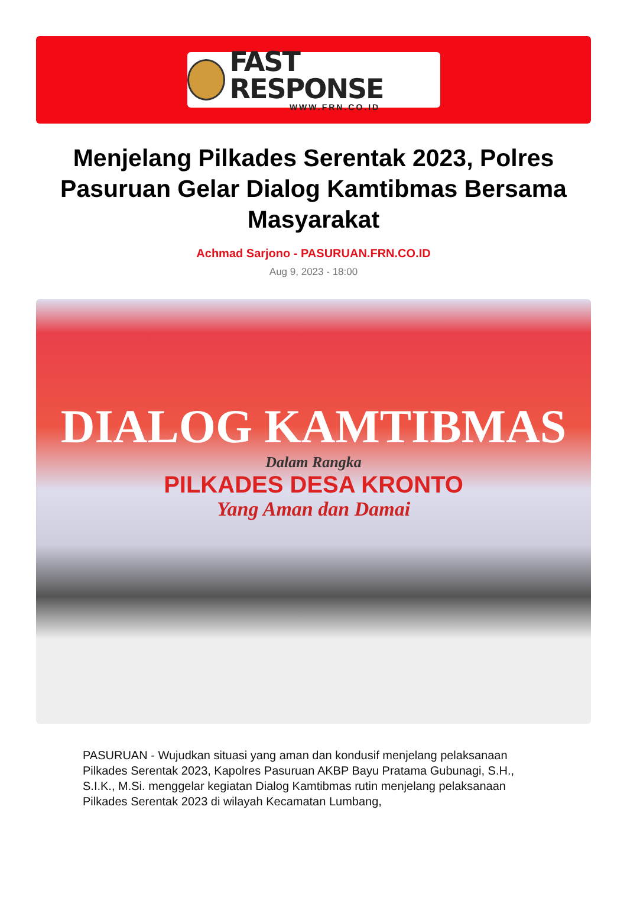FAST RESPONSE
WWW.FRN.CO.ID
Menjelang Pilkades Serentak 2023, Polres Pasuruan Gelar Dialog Kamtibmas Bersama Masyarakat
Achmad Sarjono - PASURUAN.FRN.CO.ID
Aug 9, 2023 - 18:00
DIALOG KAMTIBMAS
Dalam Rangka
PILKADES DESA KRONTO
Yang Aman dan Damai
PASURUAN - Wujudkan situasi yang aman dan kondusif menjelang pelaksanaan Pilkades Serentak 2023, Kapolres Pasuruan AKBP Bayu Pratama Gubunagi, S.H., S.I.K., M.Si. menggelar kegiatan Dialog Kamtibmas rutin menjelang pelaksanaan Pilkades Serentak 2023 di wilayah Kecamatan Lumbang,